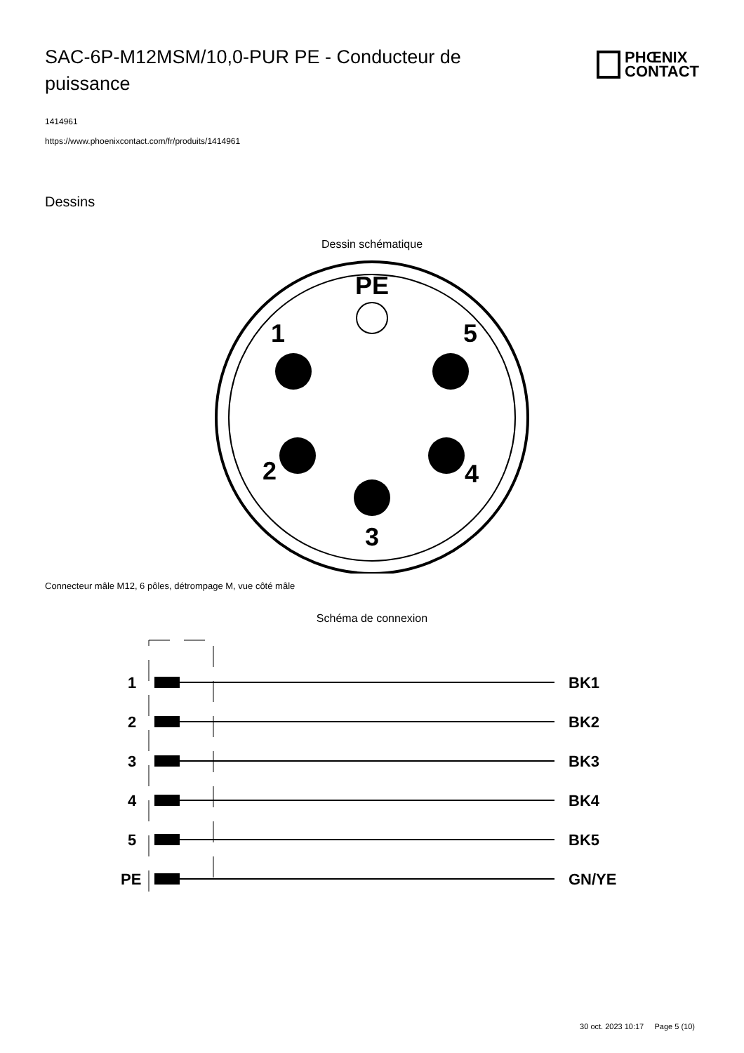SAC-6P-M12MSM/10,0-PUR PE - Conducteur de puissance
PHŒNIX
CONTACT
1414961
https://www.phoenixcontact.com/fr/produits/1414961
Dessins
Dessin schématique
PE
1
5
2
4
3
Connecteur mâle M12, 6 pôles, détrompage M, vue côté mâle
Schéma de connexion
1
BK1
2
BK2
3
BK3
4
BK4
5
BK5
PE
GN/YE
30 oct. 2023 10:17 Page 5 (10)